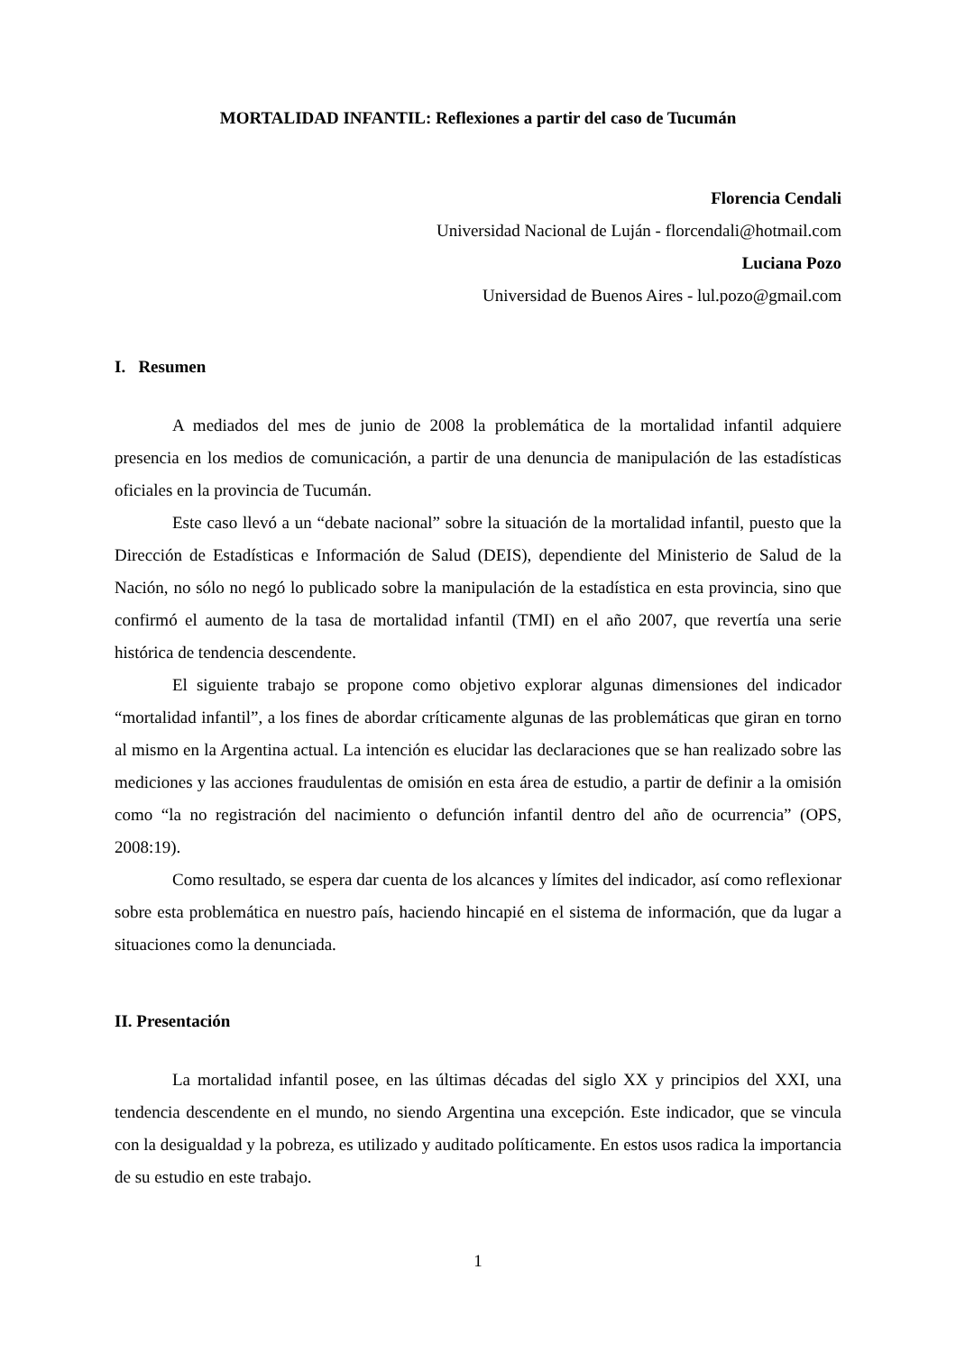MORTALIDAD INFANTIL: Reflexiones a partir del caso de Tucumán
Florencia Cendali
Universidad Nacional de Luján - florcendali@hotmail.com
Luciana Pozo
Universidad de Buenos Aires - lul.pozo@gmail.com
I. Resumen
A mediados del mes de junio de 2008 la problemática de la mortalidad infantil adquiere presencia en los medios de comunicación, a partir de una denuncia de manipulación de las estadísticas oficiales en la provincia de Tucumán.
Este caso llevó a un “debate nacional” sobre la situación de la mortalidad infantil, puesto que la Dirección de Estadísticas e Información de Salud (DEIS), dependiente del Ministerio de Salud de la Nación, no sólo no negó lo publicado sobre la manipulación de la estadística en esta provincia, sino que confirmó el aumento de la tasa de mortalidad infantil (TMI) en el año 2007, que revertía una serie histórica de tendencia descendente.
El siguiente trabajo se propone como objetivo explorar algunas dimensiones del indicador “mortalidad infantil”, a los fines de abordar críticamente algunas de las problemáticas que giran en torno al mismo en la Argentina actual. La intención es elucidar las declaraciones que se han realizado sobre las mediciones y las acciones fraudulentas de omisión en esta área de estudio, a partir de definir a la omisión como “la no registración del nacimiento o defunción infantil dentro del año de ocurrencia” (OPS, 2008:19).
Como resultado, se espera dar cuenta de los alcances y límites del indicador, así como reflexionar sobre esta problemática en nuestro país, haciendo hincapié en el sistema de información, que da lugar a situaciones como la denunciada.
II. Presentación
La mortalidad infantil posee, en las últimas décadas del siglo XX y principios del XXI, una tendencia descendente en el mundo, no siendo Argentina una excepción. Este indicador, que se vincula con la desigualdad y la pobreza, es utilizado y auditado políticamente. En estos usos radica la importancia de su estudio en este trabajo.
1